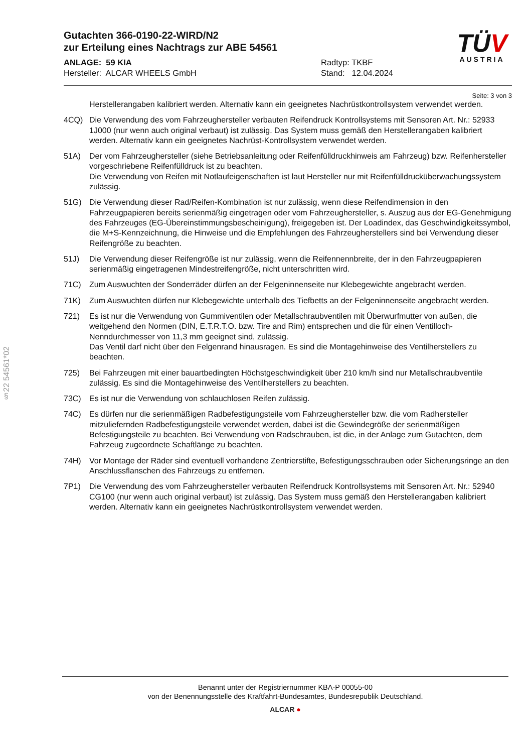TÜV
AUSTRIA
Gutachten 366-0190-22-WIRD/N2
zur Erteilung eines Nachtrags zur ABE 54561
ANLAGE: 59 KIA
Hersteller: ALCAR WHEELS GmbH
Radtyp: TKBF
Stand: 12.04.2024
Seite: 3 von 3
Herstellerangaben kalibriert werden. Alternativ kann ein geeignetes Nachrüstkontrollsystem verwendet werden.
4CQ) Die Verwendung des vom Fahrzeughersteller verbauten Reifendruck Kontrollsystems mit Sensoren Art. Nr.: 52933 1J000 (nur wenn auch original verbaut) ist zulässig. Das System muss gemäß den Herstellerangaben kalibriert werden. Alternativ kann ein geeignetes Nachrüst-Kontrollsystem verwendet werden.
51A) Der vom Fahrzeughersteller (siehe Betriebsanleitung oder Reifenfülldruckhinweis am Fahrzeug) bzw. Reifenhersteller vorgeschriebene Reifenfülldruck ist zu beachten.
Die Verwendung von Reifen mit Notlaufeigenschaften ist laut Hersteller nur mit Reifenfülldrucküberwachungssystem zulässig.
51G) Die Verwendung dieser Rad/Reifen-Kombination ist nur zulässig, wenn diese Reifendimension in den Fahrzeugpapieren bereits serienmäßig eingetragen oder vom Fahrzeughersteller, s. Auszug aus der EG-Genehmigung des Fahrzeuges (EG-Übereinstimmungsbescheinigung), freigegeben ist. Der Loadindex, das Geschwindigkeitssymbol, die M+S-Kennzeichnung, die Hinweise und die Empfehlungen des Fahrzeugherstellers sind bei Verwendung dieser Reifengröße zu beachten.
51J) Die Verwendung dieser Reifengröße ist nur zulässig, wenn die Reifennennbreite, der in den Fahrzeugpapieren serienmäßig eingetragenen Mindestreifengröße, nicht unterschritten wird.
71C) Zum Auswuchten der Sonderräder dürfen an der Felgeninnenseite nur Klebegewichte angebracht werden.
71K) Zum Auswuchten dürfen nur Klebegewichte unterhalb des Tiefbetts an der Felgeninnenseite angebracht werden.
721) Es ist nur die Verwendung von Gummiventilen oder Metallschraubventilen mit Überwurfmutter von außen, die weitgehend den Normen (DIN, E.T.R.T.O. bzw. Tire and Rim) entsprechen und die für einen Ventilloch-Nenndurchmesser von 11,3 mm geeignet sind, zulässig.
Das Ventil darf nicht über den Felgenrand hinausragen. Es sind die Montagehinweise des Ventilherstellers zu beachten.
725) Bei Fahrzeugen mit einer bauartbedingten Höchstgeschwindigkeit über 210 km/h sind nur Metallschraubventile zulässig. Es sind die Montagehinweise des Ventilherstellers zu beachten.
73C) Es ist nur die Verwendung von schlauchlosen Reifen zulässig.
74C) Es dürfen nur die serienmäßigen Radbefestigungsteile vom Fahrzeughersteller bzw. die vom Radhersteller mitzuliefernden Radbefestigungsteile verwendet werden, dabei ist die Gewindegröße der serienmäßigen Befestigungsteile zu beachten. Bei Verwendung von Radschrauben, ist die, in der Anlage zum Gutachten, dem Fahrzeug zugeordnete Schaftlänge zu beachten.
74H) Vor Montage der Räder sind eventuell vorhandene Zentrierstifte, Befestigungsschrauben oder Sicherungsringe an den Anschlussflanschen des Fahrzeugs zu entfernen.
7P1) Die Verwendung des vom Fahrzeughersteller verbauten Reifendruck Kontrollsystems mit Sensoren Art. Nr.: 52940 CG100 (nur wenn auch original verbaut) ist zulässig. Das System muss gemäß den Herstellerangaben kalibriert werden. Alternativ kann ein geeignetes Nachrüstkontrollsystem verwendet werden.
§22 54561*02
Benannt unter der Registriernummer KBA-P 00055-00
von der Benennungsstelle des Kraftfahrt-Bundesamtes, Bundesrepublik Deutschland.
ALCAR ●